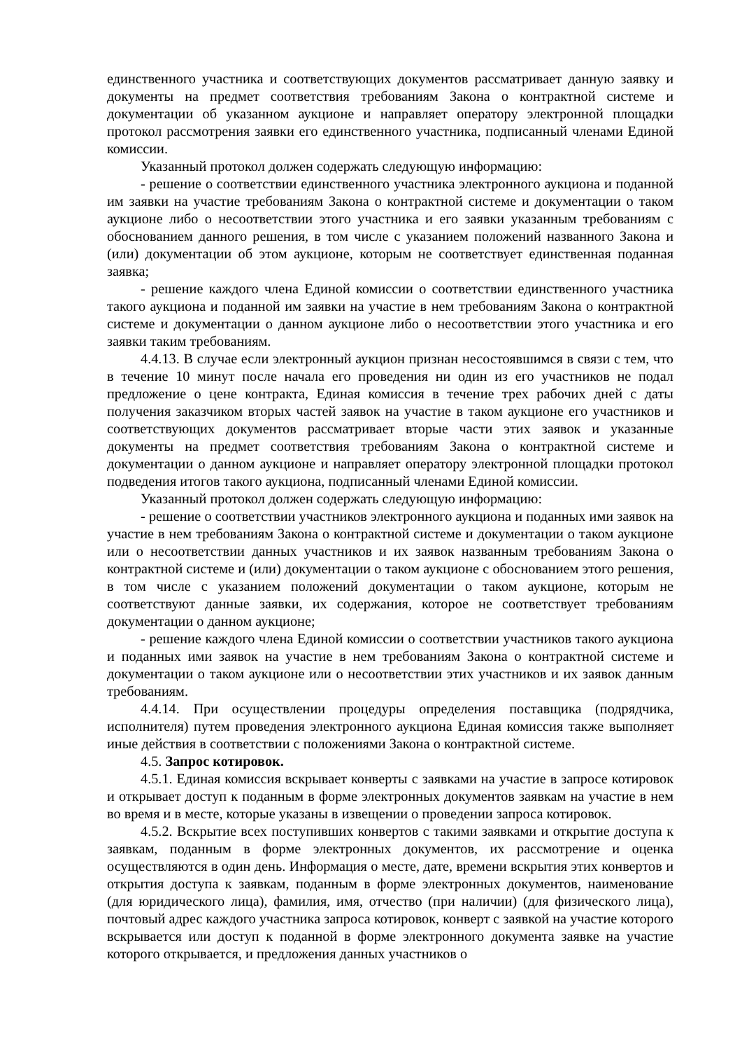единственного участника и соответствующих документов рассматривает данную заявку и документы на предмет соответствия требованиям Закона о контрактной системе и документации об указанном аукционе и направляет оператору электронной площадки протокол рассмотрения заявки его единственного участника, подписанный членами Единой комиссии.
Указанный протокол должен содержать следующую информацию:
- решение о соответствии единственного участника электронного аукциона и поданной им заявки на участие требованиям Закона о контрактной системе и документации о таком аукционе либо о несоответствии этого участника и его заявки указанным требованиям с обоснованием данного решения, в том числе с указанием положений названного Закона и (или) документации об этом аукционе, которым не соответствует единственная поданная заявка;
- решение каждого члена Единой комиссии о соответствии единственного участника такого аукциона и поданной им заявки на участие в нем требованиям Закона о контрактной системе и документации о данном аукционе либо о несоответствии этого участника и его заявки таким требованиям.
4.4.13. В случае если электронный аукцион признан несостоявшимся в связи с тем, что в течение 10 минут после начала его проведения ни один из его участников не подал предложение о цене контракта, Единая комиссия в течение трех рабочих дней с даты получения заказчиком вторых частей заявок на участие в таком аукционе его участников и соответствующих документов рассматривает вторые части этих заявок и указанные документы на предмет соответствия требованиям Закона о контрактной системе и документации о данном аукционе и направляет оператору электронной площадки протокол подведения итогов такого аукциона, подписанный членами Единой комиссии.
Указанный протокол должен содержать следующую информацию:
- решение о соответствии участников электронного аукциона и поданных ими заявок на участие в нем требованиям Закона о контрактной системе и документации о таком аукционе или о несоответствии данных участников и их заявок названным требованиям Закона о контрактной системе и (или) документации о таком аукционе с обоснованием этого решения, в том числе с указанием положений документации о таком аукционе, которым не соответствуют данные заявки, их содержания, которое не соответствует требованиям документации о данном аукционе;
- решение каждого члена Единой комиссии о соответствии участников такого аукциона и поданных ими заявок на участие в нем требованиям Закона о контрактной системе и документации о таком аукционе или о несоответствии этих участников и их заявок данным требованиям.
4.4.14. При осуществлении процедуры определения поставщика (подрядчика, исполнителя) путем проведения электронного аукциона Единая комиссия также выполняет иные действия в соответствии с положениями Закона о контрактной системе.
4.5. Запрос котировок.
4.5.1. Единая комиссия вскрывает конверты с заявками на участие в запросе котировок и открывает доступ к поданным в форме электронных документов заявкам на участие в нем во время и в месте, которые указаны в извещении о проведении запроса котировок.
4.5.2. Вскрытие всех поступивших конвертов с такими заявками и открытие доступа к заявкам, поданным в форме электронных документов, их рассмотрение и оценка осуществляются в один день. Информация о месте, дате, времени вскрытия этих конвертов и открытия доступа к заявкам, поданным в форме электронных документов, наименование (для юридического лица), фамилия, имя, отчество (при наличии) (для физического лица), почтовый адрес каждого участника запроса котировок, конверт с заявкой на участие которого вскрывается или доступ к поданной в форме электронного документа заявке на участие которого открывается, и предложения данных участников о